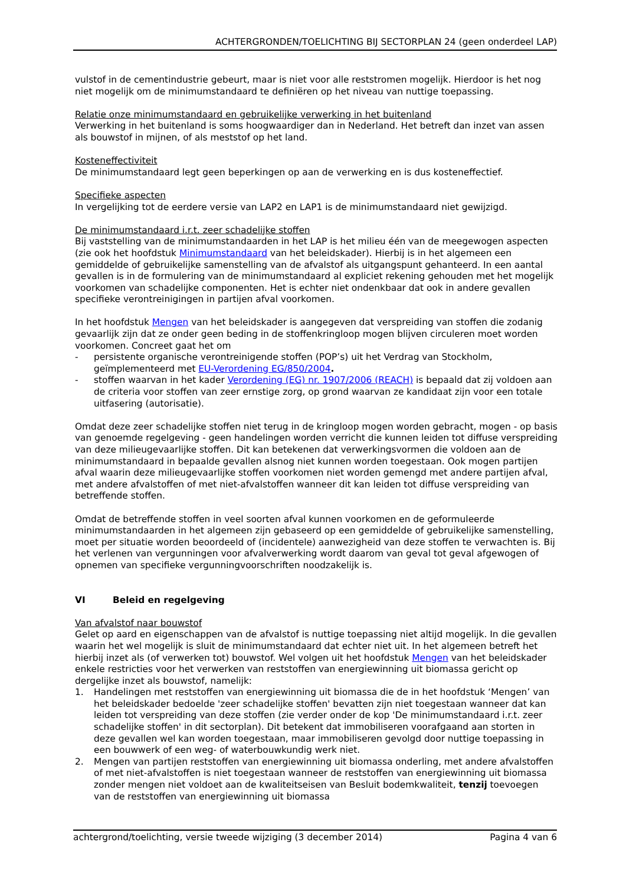ACHTERGRONDEN/TOELICHTING BIJ SECTORPLAN 24 (geen onderdeel LAP)
vulstof in de cementindustrie gebeurt, maar is niet voor alle reststromen mogelijk. Hierdoor is het nog niet mogelijk om de minimumstandaard te definiëren op het niveau van nuttige toepassing.
Relatie onze minimumstandaard en gebruikelijke verwerking in het buitenland
Verwerking in het buitenland is soms hoogwaardiger dan in Nederland. Het betreft dan inzet van assen als bouwstof in mijnen, of als meststof op het land.
Kosteneffectiviteit
De minimumstandaard legt geen beperkingen op aan de verwerking en is dus kosteneffectief.
Specifieke aspecten
In vergelijking tot de eerdere versie van LAP2 en LAP1 is de minimumstandaard niet gewijzigd.
De minimumstandaard i.r.t. zeer schadelijke stoffen
Bij vaststelling van de minimumstandaarden in het LAP is het milieu één van de meegewogen aspecten (zie ook het hoofdstuk Minimumstandaard van het beleidskader). Hierbij is in het algemeen een gemiddelde of gebruikelijke samenstelling van de afvalstof als uitgangspunt gehanteerd. In een aantal gevallen is in de formulering van de minimumstandaard al expliciet rekening gehouden met het mogelijk voorkomen van schadelijke componenten. Het is echter niet ondenkbaar dat ook in andere gevallen specifieke verontreinigingen in partijen afval voorkomen.
In het hoofdstuk Mengen van het beleidskader is aangegeven dat verspreiding van stoffen die zodanig gevaarlijk zijn dat ze onder geen beding in de stoffenkringloop mogen blijven circuleren moet worden voorkomen. Concreet gaat het om
- persistente organische verontreinigende stoffen (POP’s) uit het Verdrag van Stockholm, geïmplementeerd met EU-Verordening EG/850/2004.
- stoffen waarvan in het kader Verordening (EG) nr. 1907/2006 (REACH) is bepaald dat zij voldoen aan de criteria voor stoffen van zeer ernstige zorg, op grond waarvan ze kandidaat zijn voor een totale uitfasering (autorisatie).
Omdat deze zeer schadelijke stoffen niet terug in de kringloop mogen worden gebracht, mogen - op basis van genoemde regelgeving - geen handelingen worden verricht die kunnen leiden tot diffuse verspreiding van deze milieugevaarlijke stoffen. Dit kan betekenen dat verwerkingsvormen die voldoen aan de minimumstandaard in bepaalde gevallen alsnog niet kunnen worden toegestaan. Ook mogen partijen afval waarin deze milieugevaarlijke stoffen voorkomen niet worden gemengd met andere partijen afval, met andere afvalstoffen of met niet-afvalstoffen wanneer dit kan leiden tot diffuse verspreiding van betreffende stoffen.
Omdat de betreffende stoffen in veel soorten afval kunnen voorkomen en de geformuleerde minimumstandaarden in het algemeen zijn gebaseerd op een gemiddelde of gebruikelijke samenstelling, moet per situatie worden beoordeeld of (incidentele) aanwezigheid van deze stoffen te verwachten is. Bij het verlenen van vergunningen voor afvalverwerking wordt daarom van geval tot geval afgewogen of opnemen van specifieke vergunningvoorschriften noodzakelijk is.
VI Beleid en regelgeving
Van afvalstof naar bouwstof
Gelet op aard en eigenschappen van de afvalstof is nuttige toepassing niet altijd mogelijk. In die gevallen waarin het wel mogelijk is sluit de minimumstandaard dat echter niet uit. In het algemeen betreft het hierbij inzet als (of verwerken tot) bouwstof. Wel volgen uit het hoofdstuk Mengen van het beleidskader enkele restricties voor het verwerken van reststoffen van energiewinning uit biomassa gericht op dergelijke inzet als bouwstof, namelijk:
1. Handelingen met reststoffen van energiewinning uit biomassa die de in het hoofdstuk ‘Mengen’ van het beleidskader bedoelde 'zeer schadelijke stoffen' bevatten zijn niet toegestaan wanneer dat kan leiden tot verspreiding van deze stoffen (zie verder onder de kop 'De minimumstandaard i.r.t. zeer schadelijke stoffen' in dit sectorplan). Dit betekent dat immobiliseren voorafgaand aan storten in deze gevallen wel kan worden toegestaan, maar immobiliseren gevolgd door nuttige toepassing in een bouwwerk of een weg- of waterbouwkundig werk niet.
2. Mengen van partijen reststoffen van energiewinning uit biomassa onderling, met andere afvalstoffen of met niet-afvalstoffen is niet toegestaan wanneer de reststoffen van energiewinning uit biomassa zonder mengen niet voldoet aan de kwaliteitseisen van Besluit bodemkwaliteit, tenzij toevoegen van de reststoffen van energiewinning uit biomassa
achtergrond/toelichting, versie tweede wijziging (3 december 2014) Pagina 4 van 6